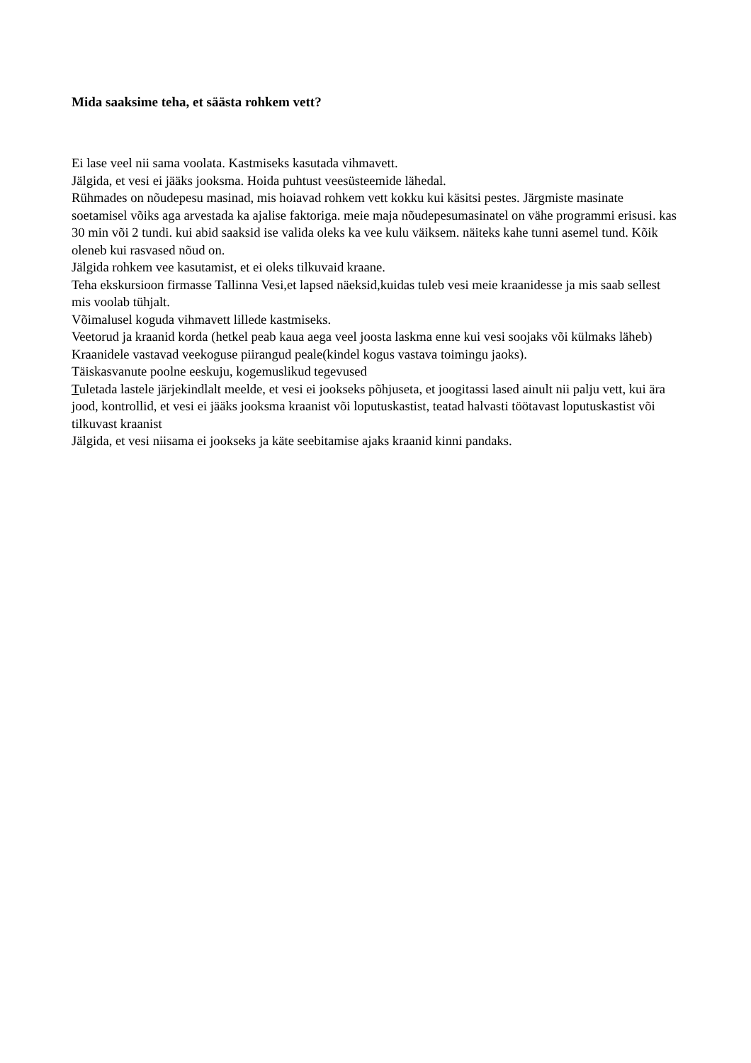Mida saaksime teha, et säästa rohkem vett?
Ei lase veel nii sama voolata. Kastmiseks kasutada vihmavett.
Jälgida, et vesi ei jääks jooksma. Hoida puhtust veesüsteemide lähedal.
Rühmades on nõudepesu masinad, mis hoiavad rohkem vett kokku kui käsitsi pestes. Järgmiste masinate soetamisel võiks aga arvestada ka ajalise faktoriga. meie maja nõudepesumasinatel on vähe programmi erisusi. kas 30 min või 2 tundi. kui abid saaksid ise valida oleks ka vee kulu väiksem. näiteks kahe tunni asemel tund. Kõik oleneb kui rasvased nõud on.
Jälgida rohkem vee kasutamist, et ei oleks tilkuvaid kraane.
Teha ekskursioon firmasse Tallinna Vesi,et lapsed näeksid,kuidas tuleb vesi meie kraanidesse ja mis saab sellest mis voolab tühjalt.
Võimalusel koguda vihmavett lillede kastmiseks.
Veetorud ja kraanid korda (hetkel peab kaua aega veel joosta laskma enne kui vesi soojaks või külmaks läheb)
Kraanidele vastavad veekoguse piirangud peale(kindel kogus vastava toimingu jaoks).
Täiskasvanute poolne eeskuju, kogemuslikud tegevused
Tuletada lastele järjekindlalt meelde, et vesi ei jookseks põhjuseta, et joogitassi lased ainult nii palju vett, kui ära jood, kontrollid, et vesi ei jääks jooksma kraanist või loputuskastist, teatad halvasti töötavast loputuskastist või tilkuvast kraanist
Jälgida, et vesi niisama ei jookseks ja käte seebitamise ajaks kraanid kinni pandaks.